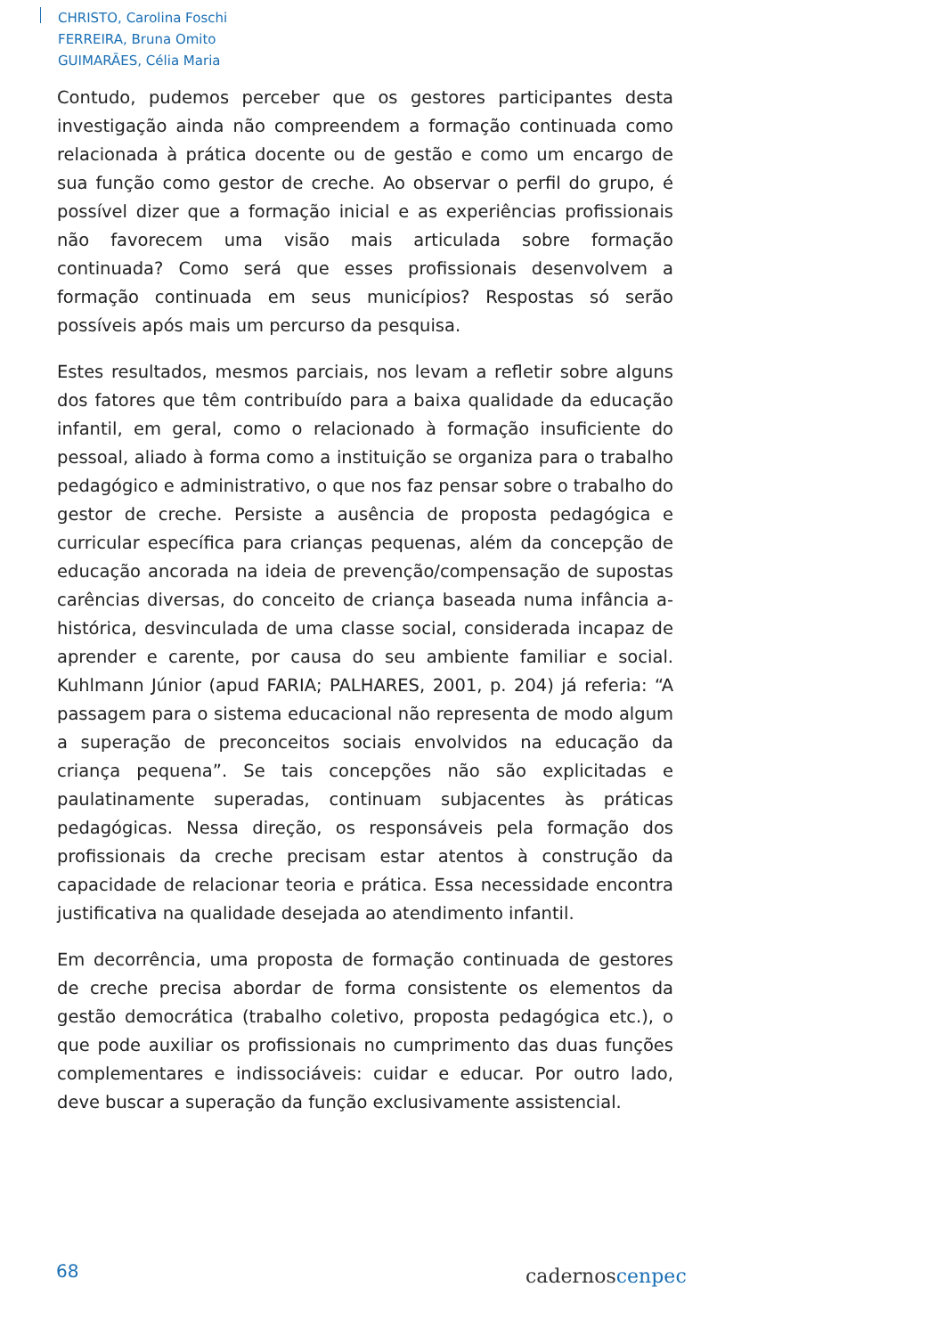CHRISTO, Carolina Foschi
FERREIRA, Bruna Omito
GUIMARÃES, Célia Maria
Contudo, pudemos perceber que os gestores participantes desta investigação ainda não compreendem a formação continuada como relacionada à prática docente ou de gestão e como um encargo de sua função como gestor de creche. Ao observar o perfil do grupo, é possível dizer que a formação inicial e as experiências profissionais não favorecem uma visão mais articulada sobre formação continuada? Como será que esses profissionais desenvolvem a formação continuada em seus municípios? Respostas só serão possíveis após mais um percurso da pesquisa.
Estes resultados, mesmos parciais, nos levam a refletir sobre alguns dos fatores que têm contribuído para a baixa qualidade da educação infantil, em geral, como o relacionado à formação insuficiente do pessoal, aliado à forma como a instituição se organiza para o trabalho pedagógico e administrativo, o que nos faz pensar sobre o trabalho do gestor de creche. Persiste a ausência de proposta pedagógica e curricular específica para crianças pequenas, além da concepção de educação ancorada na ideia de prevenção/compensação de supostas carências diversas, do conceito de criança baseada numa infância a-histórica, desvinculada de uma classe social, considerada incapaz de aprender e carente, por causa do seu ambiente familiar e social. Kuhlmann Júnior (apud FARIA; PALHARES, 2001, p. 204) já referia: “A passagem para o sistema educacional não representa de modo algum a superação de preconceitos sociais envolvidos na educação da criança pequena”. Se tais concepções não são explicitadas e paulatinamente superadas, continuam subjacentes às práticas pedagógicas. Nessa direção, os responsáveis pela formação dos profissionais da creche precisam estar atentos à construção da capacidade de relacionar teoria e prática. Essa necessidade encontra justificativa na qualidade desejada ao atendimento infantil.
Em decorrência, uma proposta de formação continuada de gestores de creche precisa abordar de forma consistente os elementos da gestão democrática (trabalho coletivo, proposta pedagógica etc.), o que pode auxiliar os profissionais no cumprimento das duas funções complementares e indissociáveis: cuidar e educar. Por outro lado, deve buscar a superação da função exclusivamente assistencial.
68 cadernoscenpec